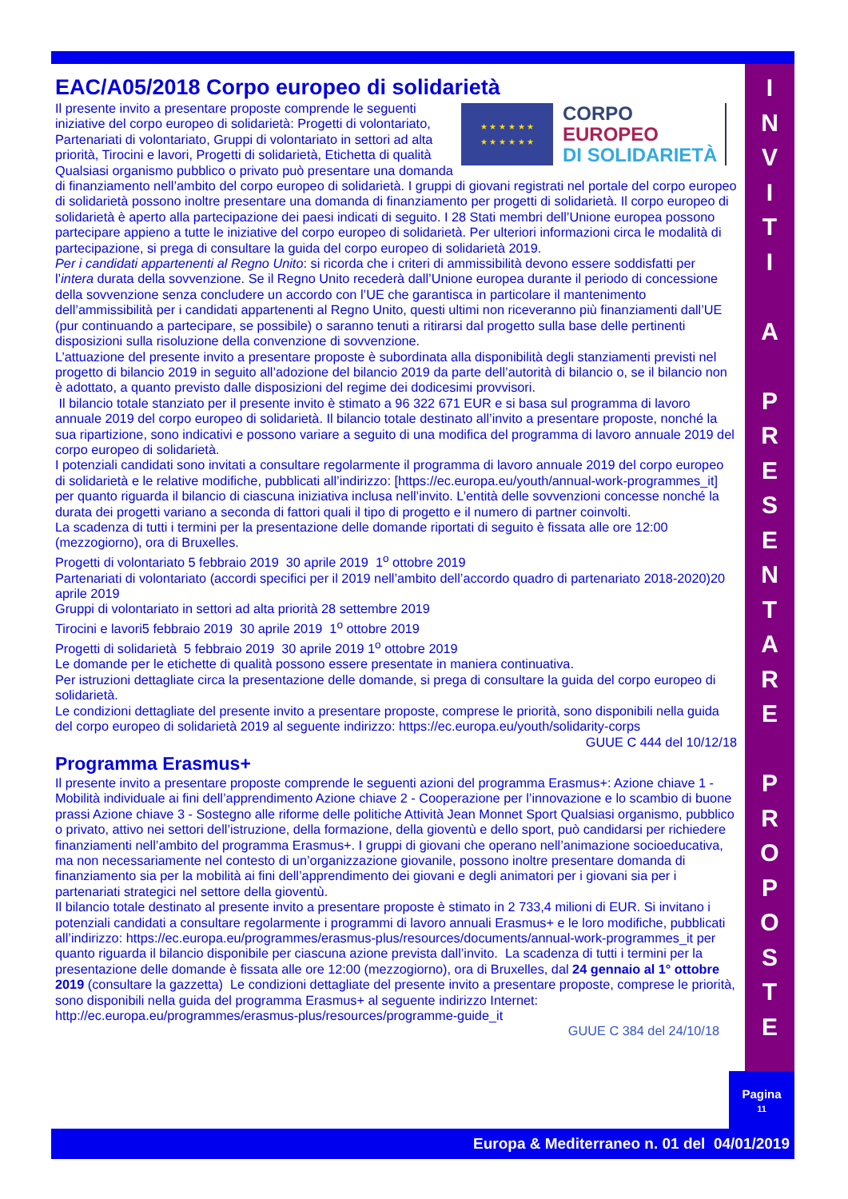EAC/A05/2018 Corpo europeo di solidarietà
★ ★ ★ ★ ★ ★
★ ★ ★ ★ ★ ★
CORPO
EUROPEO
DI SOLIDARIETÀ
Il presente invito a presentare proposte comprende le seguenti iniziative del corpo europeo di solidarietà: Progetti di volontariato, Partenariati di volontariato, Gruppi di volontariato in settori ad alta priorità, Tirocini e lavori, Progetti di solidarietà, Etichetta di qualità Qualsiasi organismo pubblico o privato può presentare una domanda di finanziamento nell’ambito del corpo europeo di solidarietà. I gruppi di giovani registrati nel portale del corpo europeo di solidarietà possono inoltre presentare una domanda di finanziamento per progetti di solidarietà. Il corpo europeo di solidarietà è aperto alla partecipazione dei paesi indicati di seguito. I 28 Stati membri dell’Unione europea possono partecipare appieno a tutte le iniziative del corpo europeo di solidarietà. Per ulteriori informazioni circa le modalità di partecipazione, si prega di consultare la guida del corpo europeo di solidarietà 2019.
Per i candidati appartenenti al Regno Unito: si ricorda che i criteri di ammissibilità devono essere soddisfatti per l’intera durata della sovvenzione. Se il Regno Unito recederà dall’Unione europea durante il periodo di concessione della sovvenzione senza concludere un accordo con l’UE che garantisca in particolare il mantenimento dell’ammissibilità per i candidati appartenenti al Regno Unito, questi ultimi non riceveranno più finanziamenti dall’UE (pur continuando a partecipare, se possibile) o saranno tenuti a ritirarsi dal progetto sulla base delle pertinenti disposizioni sulla risoluzione della convenzione di sovvenzione.
L’attuazione del presente invito a presentare proposte è subordinata alla disponibilità degli stanziamenti previsti nel progetto di bilancio 2019 in seguito all’adozione del bilancio 2019 da parte dell’autorità di bilancio o, se il bilancio non è adottato, a quanto previsto dalle disposizioni del regime dei dodicesimi provvisori.
Il bilancio totale stanziato per il presente invito è stimato a 96 322 671 EUR e si basa sul programma di lavoro annuale 2019 del corpo europeo di solidarietà. Il bilancio totale destinato all’invito a presentare proposte, nonché la sua ripartizione, sono indicativi e possono variare a seguito di una modifica del programma di lavoro annuale 2019 del corpo europeo di solidarietà.
I potenziali candidati sono invitati a consultare regolarmente il programma di lavoro annuale 2019 del corpo europeo di solidarietà e le relative modifiche, pubblicati all’indirizzo: [https://ec.europa.eu/youth/annual-work-programmes_it] per quanto riguarda il bilancio di ciascuna iniziativa inclusa nell’invito. L’entità delle sovvenzioni concesse nonché la durata dei progetti variano a seconda di fattori quali il tipo di progetto e il numero di partner coinvolti.
La scadenza di tutti i termini per la presentazione delle domande riportati di seguito è fissata alle ore 12:00 (mezzogiorno), ora di Bruxelles.
Progetti di volontariato 5 febbraio 2019 30 aprile 2019 1<sup>o</sup> ottobre 2019
Partenariati di volontariato (accordi specifici per il 2019 nell’ambito dell’accordo quadro di partenariato 2018-2020)20 aprile 2019
Gruppi di volontariato in settori ad alta priorità 28 settembre 2019
Tirocini e lavori5 febbraio 2019 30 aprile 2019 1<sup>o</sup> ottobre 2019
Progetti di solidarietà 5 febbraio 2019 30 aprile 2019 1<sup>o</sup> ottobre 2019
Le domande per le etichette di qualità possono essere presentate in maniera continuativa.
Per istruzioni dettagliate circa la presentazione delle domande, si prega di consultare la guida del corpo europeo di solidarietà.
Le condizioni dettagliate del presente invito a presentare proposte, comprese le priorità, sono disponibili nella guida del corpo europeo di solidarietà 2019 al seguente indirizzo: https://ec.europa.eu/youth/solidarity-corps
GUUE C 444 del 10/12/18
Programma Erasmus+
Il presente invito a presentare proposte comprende le seguenti azioni del programma Erasmus+: Azione chiave 1 - Mobilità individuale ai fini dell’apprendimento Azione chiave 2 - Cooperazione per l’innovazione e lo scambio di buone prassi Azione chiave 3 - Sostegno alle riforme delle politiche Attività Jean Monnet Sport Qualsiasi organismo, pubblico o privato, attivo nei settori dell’istruzione, della formazione, della gioventù e dello sport, può candidarsi per richiedere finanziamenti nell’ambito del programma Erasmus+. I gruppi di giovani che operano nell’animazione socioeducativa, ma non necessariamente nel contesto di un’organizzazione giovanile, possono inoltre presentare domanda di finanziamento sia per la mobilità ai fini dell’apprendimento dei giovani e degli animatori per i giovani sia per i partenariati strategici nel settore della gioventù.
Il bilancio totale destinato al presente invito a presentare proposte è stimato in 2 733,4 milioni di EUR. Si invitano i potenziali candidati a consultare regolarmente i programmi di lavoro annuali Erasmus+ e le loro modifiche, pubblicati all’indirizzo: https://ec.europa.eu/programmes/erasmus-plus/resources/documents/annual-work-programmes_it per quanto riguarda il bilancio disponibile per ciascuna azione prevista dall’invito. La scadenza di tutti i termini per la presentazione delle domande è fissata alle ore 12:00 (mezzogiorno), ora di Bruxelles, dal 24 gennaio al 1° ottobre 2019 (consultare la gazzetta) Le condizioni dettagliate del presente invito a presentare proposte, comprese le priorità, sono disponibili nella guida del programma Erasmus+ al seguente indirizzo Internet: http://ec.europa.eu/programmes/erasmus-plus/resources/programme-guide_it
GUUE C 384 del 24/10/18
I
N
V
I
T
I
A
P
R
E
S
E
N
T
A
R
E
P
R
O
P
O
S
T
E
Pagina
11
Europa & Mediterraneo n. 01 del 04/01/2019